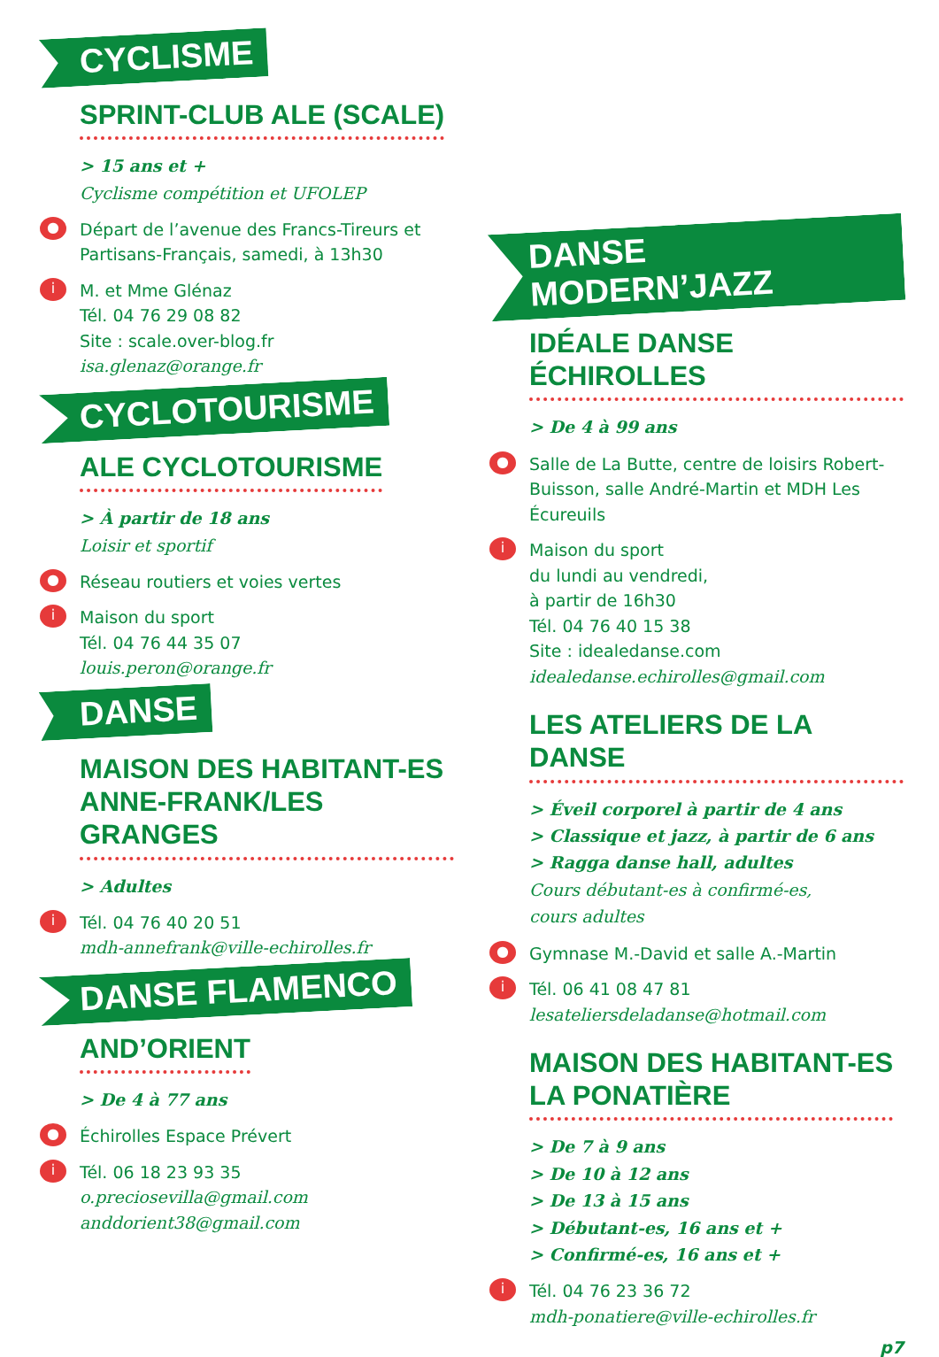CYCLISME
SPRINT-CLUB ALE (SCALE)
> 15 ans et +
Cyclisme compétition et UFOLEP
●
Départ de l’avenue des Francs-Tireurs et Partisans-Français, samedi, à 13h30
i
M. et Mme Glénaz
Tél. 04 76 29 08 82
Site : scale.over-blog.fr
isa.glenaz@orange.fr
CYCLOTOURISME
ALE CYCLOTOURISME
> À partir de 18 ans
Loisir et sportif
●
Réseau routiers et voies vertes
i
Maison du sport
Tél. 04 76 44 35 07
louis.peron@orange.fr
DANSE
MAISON DES HABITANT-ES
ANNE-FRANK/LES GRANGES
> Adultes
i
Tél. 04 76 40 20 51
mdh-annefrank@ville-echirolles.fr
DANSE FLAMENCO
AND’ORIENT
> De 4 à 77 ans
●
Échirolles Espace Prévert
i
Tél. 06 18 23 93 35
o.preciosevilla@gmail.com
anddorient38@gmail.com
DANSE MODERN’JAZZ
IDÉALE DANSE ÉCHIROLLES
> De 4 à 99 ans
●
Salle de La Butte, centre de loisirs Robert-Buisson, salle André-Martin et MDH Les Écureuils
i
Maison du sport
du lundi au vendredi,
à partir de 16h30
Tél. 04 76 40 15 38
Site : idealedanse.com
idealedanse.echirolles@gmail.com
LES ATELIERS DE LA DANSE
> Éveil corporel à partir de 4 ans
> Classique et jazz, à partir de 6 ans
> Ragga danse hall, adultes
Cours débutant-es à confirmé-es,
cours adultes
●
Gymnase M.-David et salle A.-Martin
i
Tél. 06 41 08 47 81
lesateliersdeladanse@hotmail.com
MAISON DES HABITANT-ES
LA PONATIÈRE
> De 7 à 9 ans
> De 10 à 12 ans
> De 13 à 15 ans
> Débutant-es, 16 ans et +
> Confirmé-es, 16 ans et +
i
Tél. 04 76 23 36 72
mdh-ponatiere@ville-echirolles.fr
p7